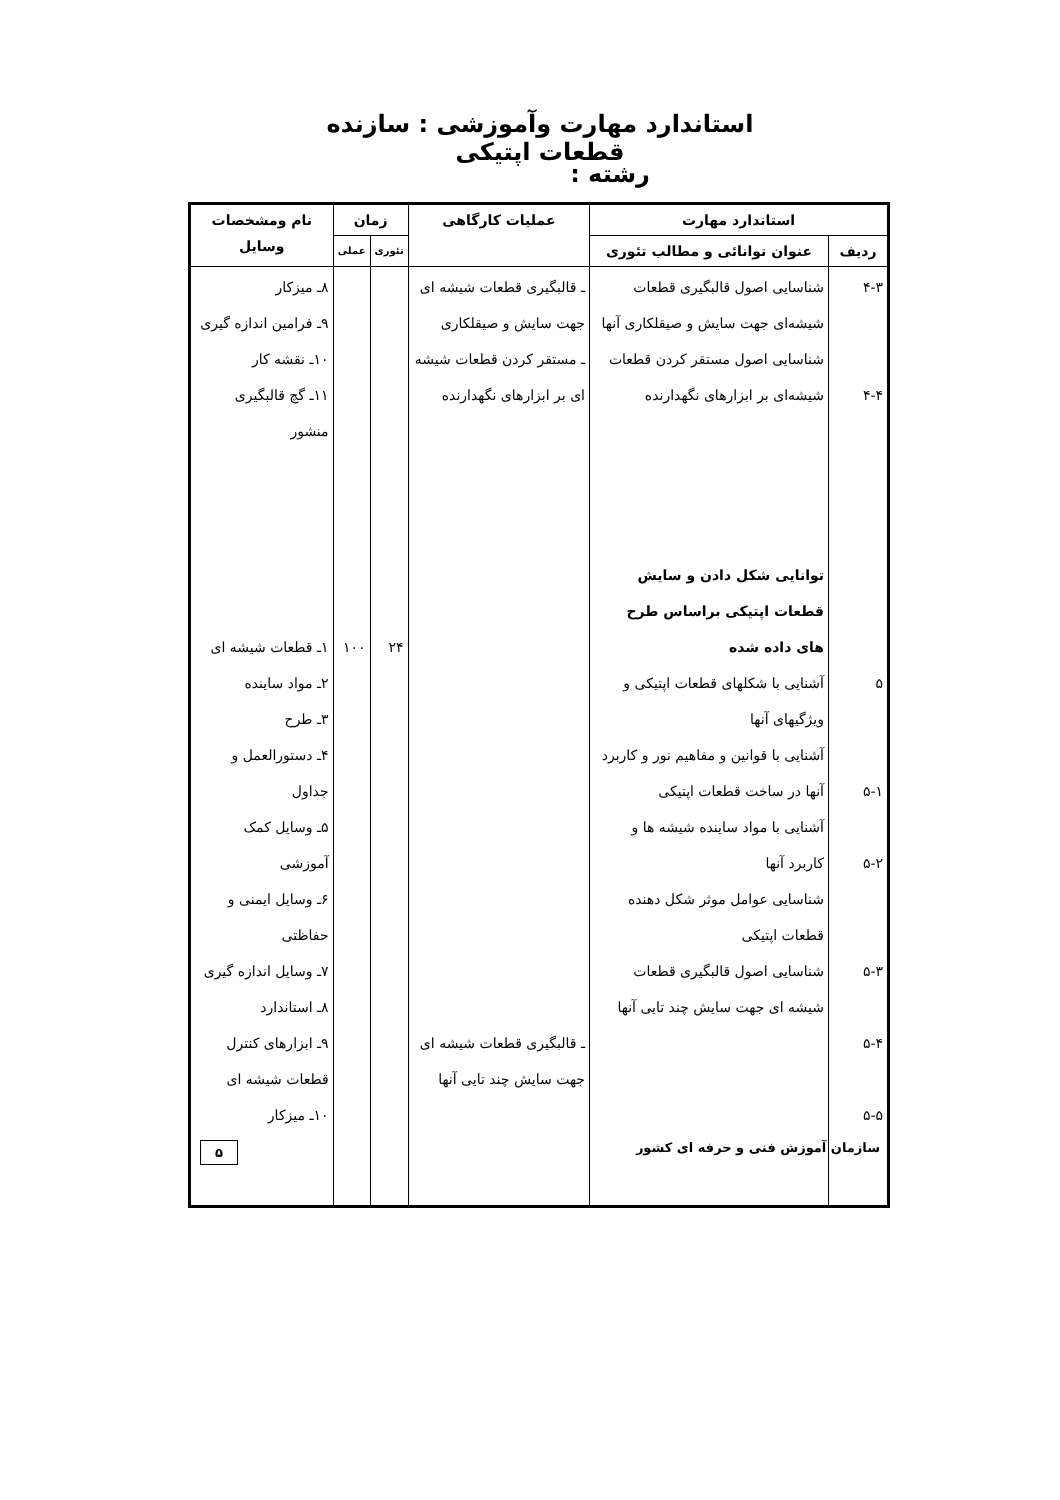استاندارد مهارت وآموزشی : سازنده قطعات اپتیکی
رشته :
| استاندارد مهارت | | عملیات کارگاهی | زمان | | نام ومشخصات وسایل |
| --- | --- | --- | --- | --- | --- |
| ردیف | عنوان توانائی و مطالب تئوری | | تئوری | عملی | |
| ۴-۳ ۴-۴ ۵ ۵-۱ ۵-۲ ۵-۳ ۵-۴ ۵-۵ | شناسایی اصول قالبگیری قطعات شیشه‌ای جهت سایش و صیقلکاری آنها شناسایی اصول مستقر کردن قطعات شیشه‌ای بر ابزارهای نگهدارنده توانایی شکل دادن و سایش قطعات اپتیکی براساس طرح های داده شده آشنایی با شکلهای قطعات اپتیکی و ویژگیهای آنها آشنایی با قوانین و مفاهیم نور و کاربرد آنها در ساخت قطعات اپتیکی آشنایی با مواد ساینده شیشه ها و کاربرد آنها شناسایی عوامل موثر شکل دهنده قطعات اپتیکی شناسایی اصول قالبگیری قطعات شیشه ای جهت سایش چند تایی آنها | ـ قالبگیری قطعات شیشه ای جهت سایش و صیقلکاری ـ مستقر کردن قطعات شیشه ای بر ابزارهای نگهدارنده ـ قالبگیری قطعات شیشه ای جهت سایش چند تایی آنها | ۲۴ | ۱۰۰ | ۸ـ میزکار ۹ـ فرامین اندازه گیری ۱۰ـ نقشه کار ۱۱ـ گچ قالبگیری منشور ۱ـ قطعات شیشه ای ۲ـ مواد ساینده ۳ـ طرح ۴ـ دستورالعمل و جداول ۵ـ وسایل کمک آموزشی ۶ـ وسایل ایمنی و حفاظتی ۷ـ وسایل اندازه گیری ۸ـ استاندارد ۹ـ ابزارهای کنترل قطعات شیشه ای ۱۰ـ میزکار |
سازمان آموزش فنی و حرفه ای کشور ۵